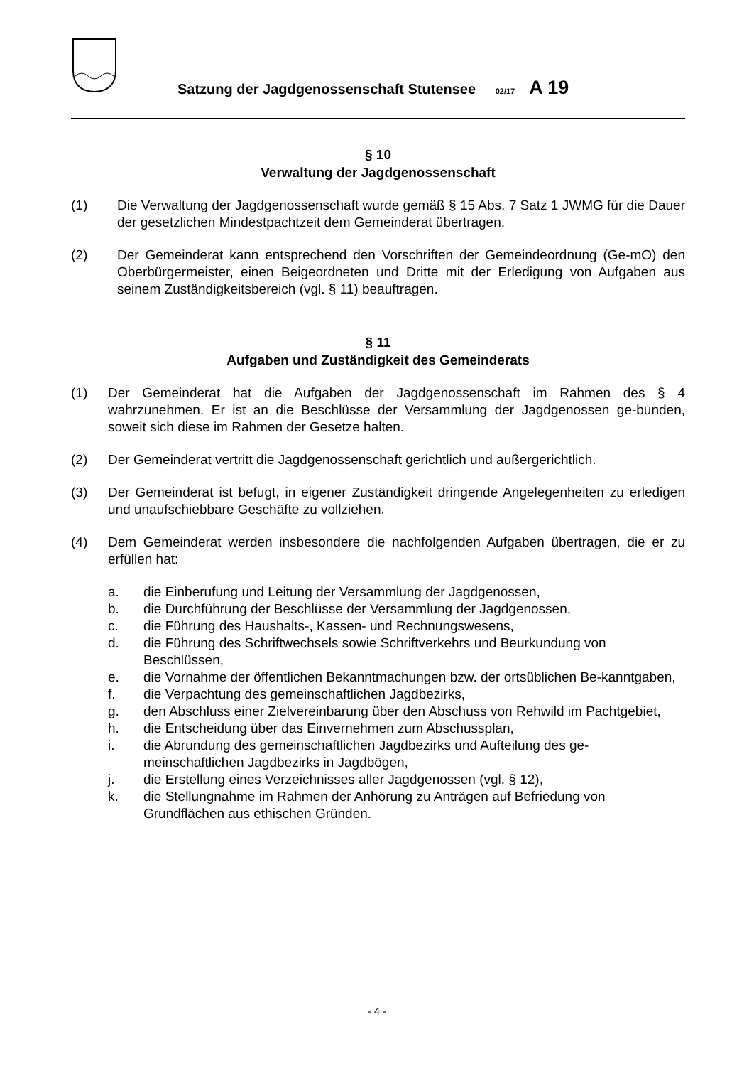Satzung der Jagdgenossenschaft Stutensee 02/17 A 19
§ 10
Verwaltung der Jagdgenossenschaft
(1) Die Verwaltung der Jagdgenossenschaft wurde gemäß § 15 Abs. 7 Satz 1 JWMG für die Dauer der gesetzlichen Mindestpachtzeit dem Gemeinderat übertragen.
(2) Der Gemeinderat kann entsprechend den Vorschriften der Gemeindeordnung (Ge-mO) den Oberbürgermeister, einen Beigeordneten und Dritte mit der Erledigung von Aufgaben aus seinem Zuständigkeitsbereich (vgl. § 11) beauftragen.
§ 11
Aufgaben und Zuständigkeit des Gemeinderats
(1) Der Gemeinderat hat die Aufgaben der Jagdgenossenschaft im Rahmen des § 4 wahrzunehmen. Er ist an die Beschlüsse der Versammlung der Jagdgenossen ge-bunden, soweit sich diese im Rahmen der Gesetze halten.
(2) Der Gemeinderat vertritt die Jagdgenossenschaft gerichtlich und außergerichtlich.
(3) Der Gemeinderat ist befugt, in eigener Zuständigkeit dringende Angelegenheiten zu erledigen und unaufschiebbare Geschäfte zu vollziehen.
(4) Dem Gemeinderat werden insbesondere die nachfolgenden Aufgaben übertragen, die er zu erfüllen hat:
a. die Einberufung und Leitung der Versammlung der Jagdgenossen,
b. die Durchführung der Beschlüsse der Versammlung der Jagdgenossen,
c. die Führung des Haushalts-, Kassen- und Rechnungswesens,
d. die Führung des Schriftwechsels sowie Schriftverkehrs und Beurkundung von Beschlüssen,
e. die Vornahme der öffentlichen Bekanntmachungen bzw. der ortsüblichen Be-kanntgaben,
f. die Verpachtung des gemeinschaftlichen Jagdbezirks,
g. den Abschluss einer Zielvereinbarung über den Abschuss von Rehwild im Pachtgebiet,
h. die Entscheidung über das Einvernehmen zum Abschussplan,
i. die Abrundung des gemeinschaftlichen Jagdbezirks und Aufteilung des ge-meinschaftlichen Jagdbezirks in Jagdbögen,
j. die Erstellung eines Verzeichnisses aller Jagdgenossen (vgl. § 12),
k. die Stellungnahme im Rahmen der Anhörung zu Anträgen auf Befriedung von Grundflächen aus ethischen Gründen.
- 4 -